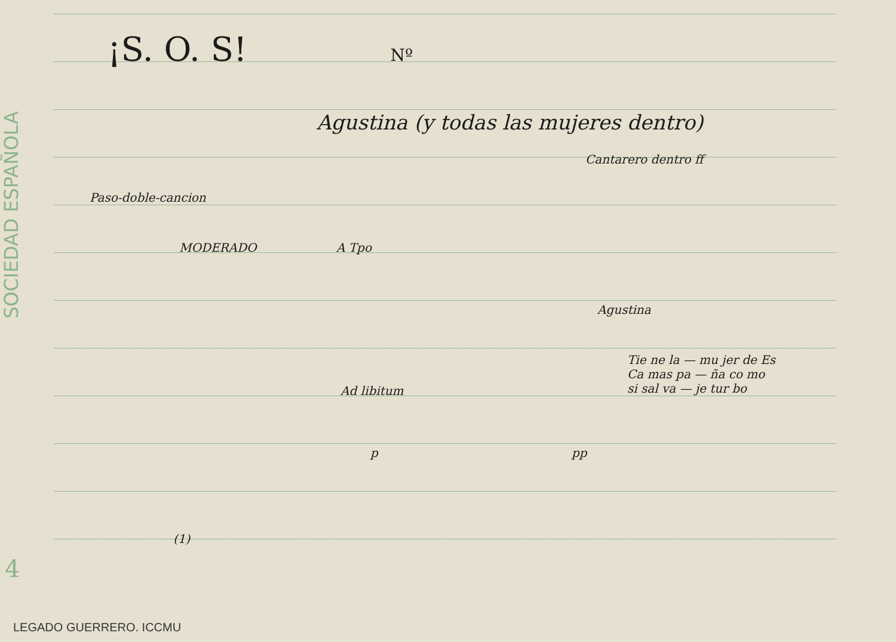SOCIEDAD ESPAÑOLA
¡S. O. S!
Nº
Agustina (y todas las mujeres dentro)
Cantarero dentro ff
Paso-doble-cancion
MODERADO A Tpo
Agustina
Tie ne la — mu jer de Es
Ca mas pa — ña co mo
si sal va — je tur bo
Ad libitum
p pp
(1)
4
LEGADO GUERRERO. ICCMU